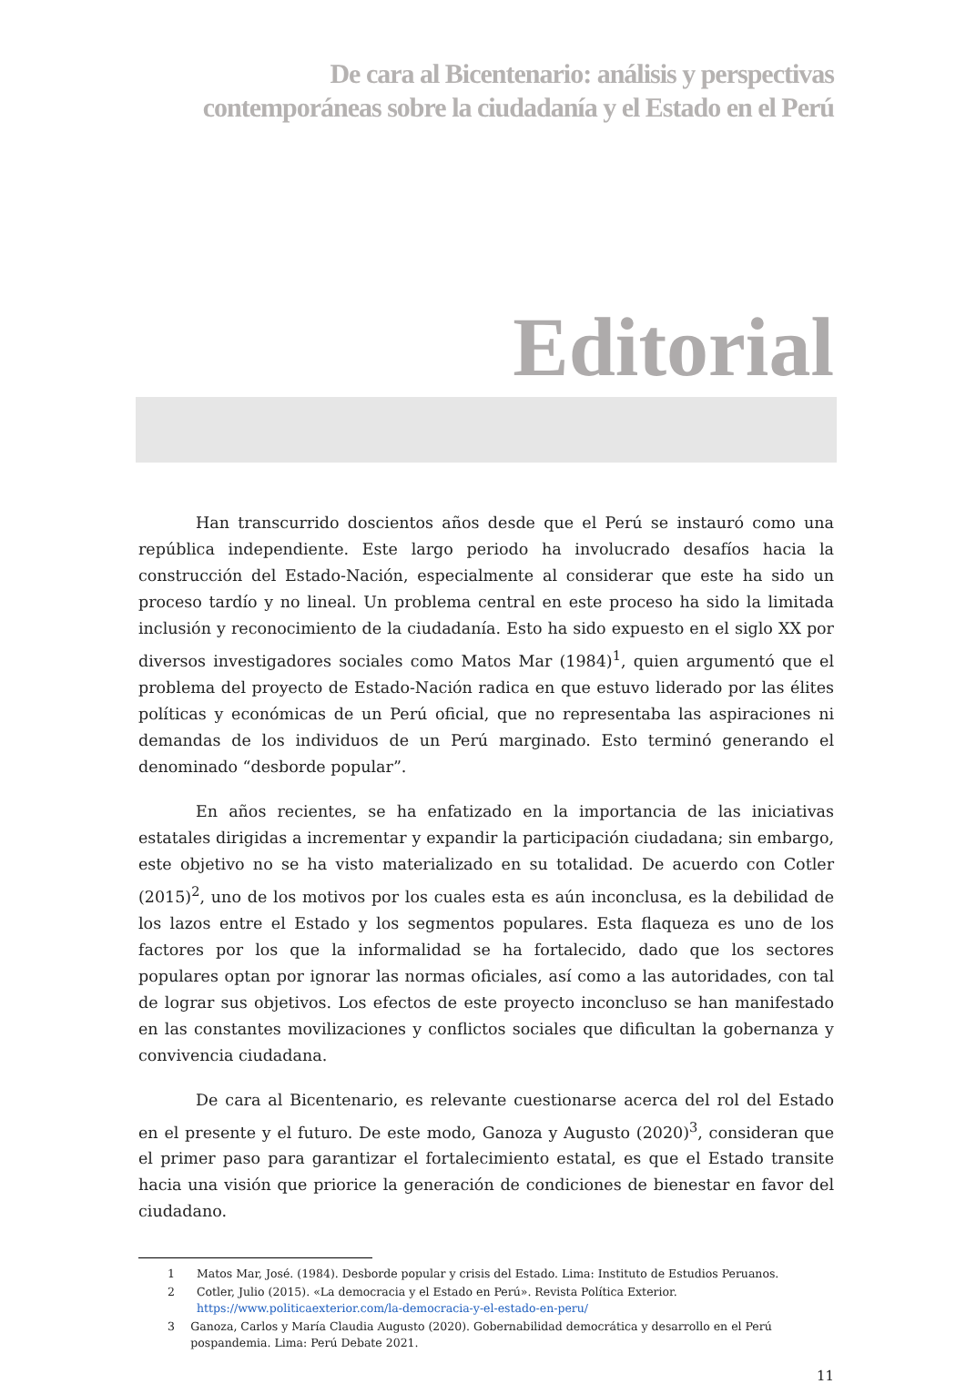De cara al Bicentenario: análisis y perspectivas
contemporáneas sobre la ciudadanía y el Estado en el Perú
Editorial
Han transcurrido doscientos años desde que el Perú se instauró como una república independiente. Este largo periodo ha involucrado desafíos hacia la construcción del Estado-Nación, especialmente al considerar que este ha sido un proceso tardío y no lineal. Un problema central en este proceso ha sido la limitada inclusión y reconocimiento de la ciudadanía. Esto ha sido expuesto en el siglo XX por diversos investigadores sociales como Matos Mar (1984)<sup>1</sup>, quien argumentó que el problema del proyecto de Estado-Nación radica en que estuvo liderado por las élites políticas y económicas de un Perú oficial, que no representaba las aspiraciones ni demandas de los individuos de un Perú marginado. Esto terminó generando el denominado “desborde popular”.
En años recientes, se ha enfatizado en la importancia de las iniciativas estatales dirigidas a incrementar y expandir la participación ciudadana; sin embargo, este objetivo no se ha visto materializado en su totalidad. De acuerdo con Cotler (2015)<sup>2</sup>, uno de los motivos por los cuales esta es aún inconclusa, es la debilidad de los lazos entre el Estado y los segmentos populares. Esta flaqueza es uno de los factores por los que la informalidad se ha fortalecido, dado que los sectores populares optan por ignorar las normas oficiales, así como a las autoridades, con tal de lograr sus objetivos. Los efectos de este proyecto inconcluso se han manifestado en las constantes movilizaciones y conflictos sociales que dificultan la gobernanza y convivencia ciudadana.
De cara al Bicentenario, es relevante cuestionarse acerca del rol del Estado en el presente y el futuro. De este modo, Ganoza y Augusto (2020)<sup>3</sup>, consideran que el primer paso para garantizar el fortalecimiento estatal, es que el Estado transite hacia una visión que priorice la generación de condiciones de bienestar en favor del ciudadano.
1 Matos Mar, José. (1984). Desborde popular y crisis del Estado. Lima: Instituto de Estudios Peruanos.
2 Cotler, Julio (2015). «La democracia y el Estado en Perú». Revista Política Exterior.
https://www.politicaexterior.com/la-democracia-y-el-estado-en-peru/
3 Ganoza, Carlos y María Claudia Augusto (2020). Gobernabilidad democrática y desarrollo en el Perú pospandemia. Lima: Perú Debate 2021.
11